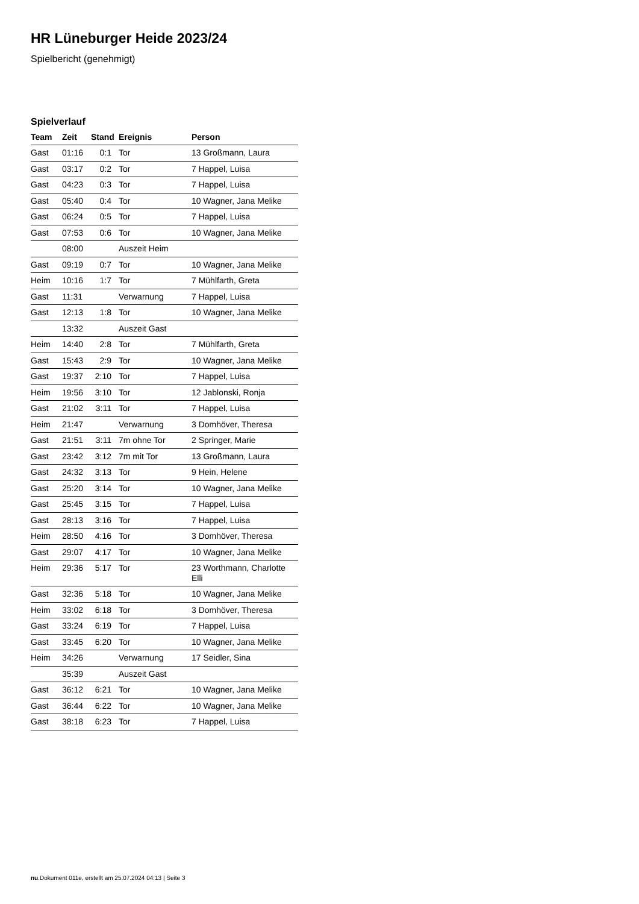HR Lüneburger Heide 2023/24
Spielbericht (genehmigt)
Spielverlauf
| Team | Zeit | Stand | Ereignis | Person |
| --- | --- | --- | --- | --- |
| Gast | 01:16 | 0:1 | Tor | 13 Großmann, Laura |
| Gast | 03:17 | 0:2 | Tor | 7 Happel, Luisa |
| Gast | 04:23 | 0:3 | Tor | 7 Happel, Luisa |
| Gast | 05:40 | 0:4 | Tor | 10 Wagner, Jana Melike |
| Gast | 06:24 | 0:5 | Tor | 7 Happel, Luisa |
| Gast | 07:53 | 0:6 | Tor | 10 Wagner, Jana Melike |
| | 08:00 | | Auszeit Heim | |
| Gast | 09:19 | 0:7 | Tor | 10 Wagner, Jana Melike |
| Heim | 10:16 | 1:7 | Tor | 7 Mühlfarth, Greta |
| Gast | 11:31 | | Verwarnung | 7 Happel, Luisa |
| Gast | 12:13 | 1:8 | Tor | 10 Wagner, Jana Melike |
| | 13:32 | | Auszeit Gast | |
| Heim | 14:40 | 2:8 | Tor | 7 Mühlfarth, Greta |
| Gast | 15:43 | 2:9 | Tor | 10 Wagner, Jana Melike |
| Gast | 19:37 | 2:10 | Tor | 7 Happel, Luisa |
| Heim | 19:56 | 3:10 | Tor | 12 Jablonski, Ronja |
| Gast | 21:02 | 3:11 | Tor | 7 Happel, Luisa |
| Heim | 21:47 | | Verwarnung | 3 Domhöver, Theresa |
| Gast | 21:51 | 3:11 | 7m ohne Tor | 2 Springer, Marie |
| Gast | 23:42 | 3:12 | 7m mit Tor | 13 Großmann, Laura |
| Gast | 24:32 | 3:13 | Tor | 9 Hein, Helene |
| Gast | 25:20 | 3:14 | Tor | 10 Wagner, Jana Melike |
| Gast | 25:45 | 3:15 | Tor | 7 Happel, Luisa |
| Gast | 28:13 | 3:16 | Tor | 7 Happel, Luisa |
| Heim | 28:50 | 4:16 | Tor | 3 Domhöver, Theresa |
| Gast | 29:07 | 4:17 | Tor | 10 Wagner, Jana Melike |
| Heim | 29:36 | 5:17 | Tor | 23 Worthmann, Charlotte Elli |
| Gast | 32:36 | 5:18 | Tor | 10 Wagner, Jana Melike |
| Heim | 33:02 | 6:18 | Tor | 3 Domhöver, Theresa |
| Gast | 33:24 | 6:19 | Tor | 7 Happel, Luisa |
| Gast | 33:45 | 6:20 | Tor | 10 Wagner, Jana Melike |
| Heim | 34:26 | | Verwarnung | 17 Seidler, Sina |
| | 35:39 | | Auszeit Gast | |
| Gast | 36:12 | 6:21 | Tor | 10 Wagner, Jana Melike |
| Gast | 36:44 | 6:22 | Tor | 10 Wagner, Jana Melike |
| Gast | 38:18 | 6:23 | Tor | 7 Happel, Luisa |
nu.Dokument 011e, erstellt am 25.07.2024 04:13 | Seite 3